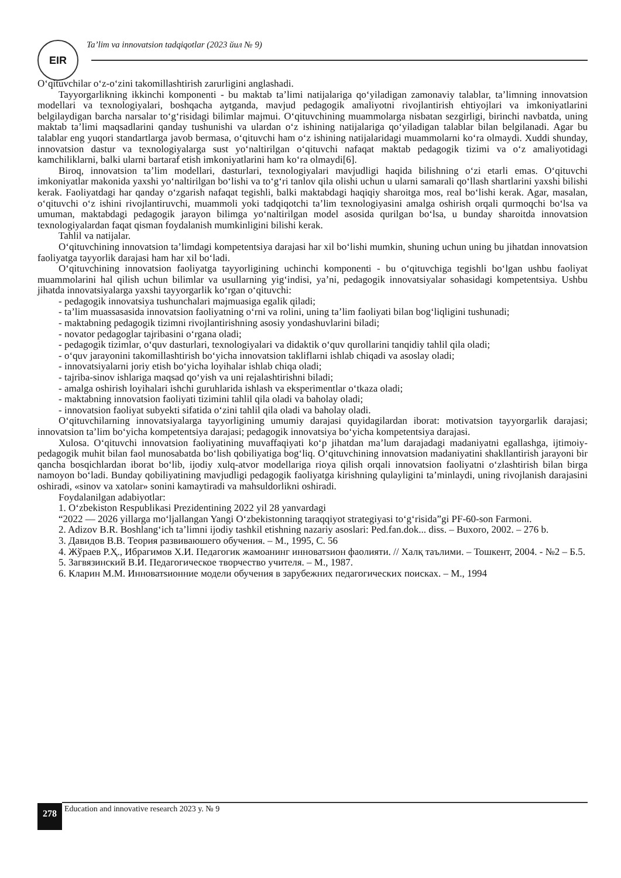EIR
Ta’lim va innovatsion tadqiqotlar (2023 йил № 9)
O‘qituvchilar o‘z-o‘zini takomillashtirish zarurligini anglashadi.
Tayyorgarlikning ikkinchi komponenti - bu maktab ta’limi natijalariga qo‘yiladigan zamonaviy talablar, ta’limning innovatsion modellari va texnologiyalari, boshqacha aytganda, mavjud pedagogik amaliyotni rivojlantirish ehtiyojlari va imkoniyatlarini belgilaydigan barcha narsalar to‘g‘risidagi bilimlar majmui. O‘qituvchining muammolarga nisbatan sezgirligi, birinchi navbatda, uning maktab ta’limi maqsadlarini qanday tushunishi va ulardan o‘z ishining natijalariga qo‘yiladigan talablar bilan belgilanadi. Agar bu talablar eng yuqori standartlarga javob bermasa, o‘qituvchi ham o‘z ishining natijalaridagi muammolarni ko‘ra olmaydi. Xuddi shunday, innovatsion dastur va texnologiyalarga sust yo‘naltirilgan o‘qituvchi nafaqat maktab pedagogik tizimi va o‘z amaliyotidagi kamchiliklarni, balki ularni bartaraf etish imkoniyatlarini ham ko‘ra olmaydi[6].
Biroq, innovatsion ta’lim modellari, dasturlari, texnologiyalari mavjudligi haqida bilishning o‘zi etarli emas. O‘qituvchi imkoniyatlar makonida yaxshi yo‘naltirilgan bo‘lishi va to‘g‘ri tanlov qila olishi uchun u ularni samarali qo‘llash shartlarini yaxshi bilishi kerak. Faoliyatdagi har qanday o‘zgarish nafaqat tegishli, balki maktabdagi haqiqiy sharoitga mos, real bo‘lishi kerak. Agar, masalan, o‘qituvchi o‘z ishini rivojlantiruvchi, muammoli yoki tadqiqotchi ta’lim texnologiyasini amalga oshirish orqali qurmoqchi bo‘lsa va umuman, maktabdagi pedagogik jarayon bilimga yo‘naltirilgan model asosida qurilgan bo‘lsa, u bunday sharoitda innovatsion texnologiyalardan faqat qisman foydalanish mumkinligini bilishi kerak.
Tahlil va natijalar.
O‘qituvchining innovatsion ta’limdagi kompetentsiya darajasi har xil bo‘lishi mumkin, shuning uchun uning bu jihatdan innovatsion faoliyatga tayyorlik darajasi ham har xil bo‘ladi.
O‘qituvchining innovatsion faoliyatga tayyorligining uchinchi komponenti - bu o‘qituvchiga tegishli bo‘lgan ushbu faoliyat muammolarini hal qilish uchun bilimlar va usullarning yig‘indisi, ya’ni, pedagogik innovatsiyalar sohasidagi kompetentsiya. Ushbu jihatda innovatsiyalarga yaxshi tayyorgarlik ko‘rgan o‘qituvchi:
- pedagogik innovatsiya tushunchalari majmuasiga egalik qiladi;
- ta’lim muassasasida innovatsion faoliyatning o‘rni va rolini, uning ta’lim faoliyati bilan bog‘liqligini tushunadi;
- maktabning pedagogik tizimni rivojlantirishning asosiy yondashuvlarini biladi;
- novator pedagoglar tajribasini o‘rgana oladi;
- pedagogik tizimlar, o‘quv dasturlari, texnologiyalari va didaktik o‘quv qurollarini tanqidiy tahlil qila oladi;
- o‘quv jarayonini takomillashtirish bo‘yicha innovatsion takliflarni ishlab chiqadi va asoslay oladi;
- innovatsiyalarni joriy etish bo‘yicha loyihalar ishlab chiqa oladi;
- tajriba-sinov ishlariga maqsad qo‘yish va uni rejalashtirishni biladi;
- amalga oshirish loyihalari ishchi guruhlarida ishlash va eksperimentlar o‘tkaza oladi;
- maktabning innovatsion faoliyati tizimini tahlil qila oladi va baholay oladi;
- innovatsion faoliyat subyekti sifatida o‘zini tahlil qila oladi va baholay oladi.
O‘qituvchilarning innovatsiyalarga tayyorligining umumiy darajasi quyidagilardan iborat: motivatsion tayyorgarlik darajasi; innovatsion ta’lim bo‘yicha kompetentsiya darajasi; pedagogik innovatsiya bo‘yicha kompetentsiya darajasi.
Xulosa. O‘qituvchi innovatsion faoliyatining muvaffaqiyati ko‘p jihatdan ma’lum darajadagi madaniyatni egallashga, ijtimoiy-pedagogik muhit bilan faol munosabatda bo‘lish qobiliyatiga bog‘liq. O‘qituvchining innovatsion madaniyatini shakllantirish jarayoni bir qancha bosqichlardan iborat bo‘lib, ijodiy xulq-atvor modellariga rioya qilish orqali innovatsion faoliyatni o‘zlashtirish bilan birga namoyon bo‘ladi. Bunday qobiliyatining mavjudligi pedagogik faoliyatga kirishning qulayligini ta’minlaydi, uning rivojlanish darajasini oshiradi, «sinov va xatolar» sonini kamaytiradi va mahsuldorlikni oshiradi.
Foydalanilgan adabiyotlar:
1. O‘zbekiston Respublikasi Prezidentining 2022 yil 28 yanvardagi
“2022 — 2026 yillarga mo‘ljallangan Yangi O‘zbekistonning taraqqiyot strategiyasi to‘g‘risida”gi PF-60-son Farmoni.
2. Adizov B.R. Boshlang‘ich ta’limni ijodiy tashkil etishning nazariy asoslari: Ped.fan.dok... diss. – Buxoro, 2002. – 276 b.
3. Давидов В.В. Теория развиваюшего обучения. – М., 1995, С. 56
4. Жўраев Р.Ҳ., Ибрагимов Х.И. Педагогик жамоанинг инноватsион фаолияти. // Халқ таълими. – Тошкент, 2004. - №2 – Б.5.
5. Загвязинский В.И. Педагогическое творчество учителя. – М., 1987.
6. Кларин М.М. Инноватsионние модели обучения в зарубежних педагогических поисках. – М., 1994
278
Education and innovative research 2023 y. № 9